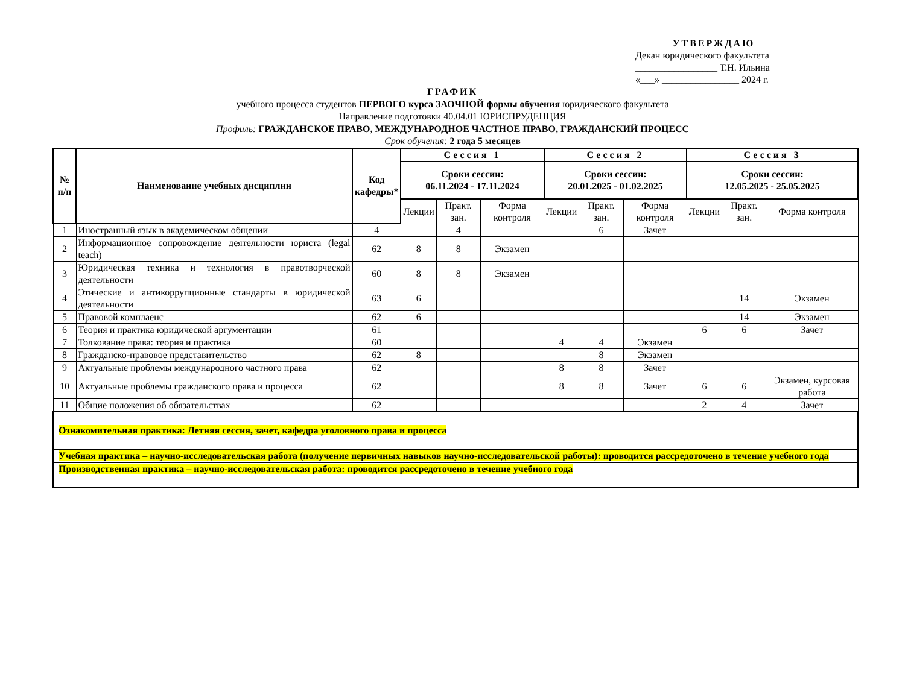УТВЕРЖДАЮ
Декан юридического факультета
_________________ Т.Н. Ильина
«___» ________________ 2024 г.
ГРАФИК
учебного процесса студентов ПЕРВОГО курса ЗАОЧНОЙ формы обучения юридического факультета
Направление подготовки 40.04.01 ЮРИСПРУДЕНЦИЯ
Профиль: ГРАЖДАНСКОЕ ПРАВО, МЕЖДУНАРОДНОЕ ЧАСТНОЕ ПРАВО, ГРАЖДАНСКИЙ ПРОЦЕСС
Срок обучения: 2 года 5 месяцев
| № п/п | Наименование учебных дисциплин | Код кафедры* | Сессия 1 | | | Сессия 2 | | | Сессия 3 | | |
| --- | --- | --- | --- | --- | --- | --- | --- | --- | --- | --- | --- |
| | | | Сроки сессии: 06.11.2024 - 17.11.2024 | | | Сроки сессии: 20.01.2025 - 01.02.2025 | | | Сроки сессии: 12.05.2025 - 25.05.2025 | | |
| | | | Лекции | Практ. зан. | Форма контроля | Лекции | Практ. зан. | Форма контроля | Лекции | Практ. зан. | Форма контроля |
| 1 | Иностранный язык в академическом общении | 4 | | 4 | | | 6 | Зачет | | | |
| 2 | Информационное сопровождение деятельности юриста (legal teach) | 62 | 8 | 8 | Экзамен | | | | | | |
| 3 | Юридическая техника и технология в правотворческой деятельности | 60 | 8 | 8 | Экзамен | | | | | | |
| 4 | Этические и антикоррупционные стандарты в юридической деятельности | 63 | 6 | | | | | | | 14 | Экзамен |
| 5 | Правовой комплаенс | 62 | 6 | | | | | | | 14 | Экзамен |
| 6 | Теория и практика юридической аргументации | 61 | | | | | | | 6 | 6 | Зачет |
| 7 | Толкование права: теория и практика | 60 | | | | 4 | 4 | Экзамен | | | |
| 8 | Гражданско-правовое представительство | 62 | 8 | | | | 8 | Экзамен | | | |
| 9 | Актуальные проблемы международного частного права | 62 | | | | 8 | 8 | Зачет | | | |
| 10 | Актуальные проблемы гражданского права и процесса | 62 | | | | 8 | 8 | Зачет | 6 | 6 | Экзамен, курсовая работа |
| 11 | Общие положения об обязательствах | 62 | | | | | | | 2 | 4 | Зачет |
| Ознакомительная практика: Летняя сессия, зачет, кафедра уголовного права и процесса | | | | | | | | | | | |
| Учебная практика – научно-исследовательская работа (получение первичных навыков научно-исследовательской работы): проводится рассредоточено в течение учебного года | | | | | | | | | | | |
| Производственная практика – научно-исследовательская работа: проводится рассредоточено в течение учебного года | | | | | | | | | | | |